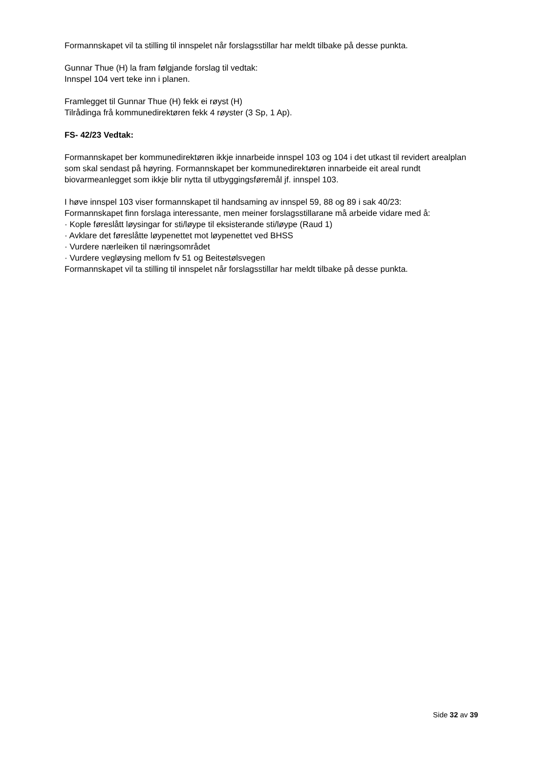Formannskapet vil ta stilling til innspelet når forslagsstillar har meldt tilbake på desse punkta.
Gunnar Thue (H) la fram følgjande forslag til vedtak:
Innspel 104 vert teke inn i planen.
Framlegget til Gunnar Thue (H) fekk ei røyst (H)
Tilrådinga frå kommunedirektøren fekk 4 røyster (3 Sp, 1 Ap).
FS- 42/23 Vedtak:
Formannskapet ber kommunedirektøren ikkje innarbeide innspel 103 og 104 i det utkast til revidert arealplan som skal sendast på høyring. Formannskapet ber kommunedirektøren innarbeide eit areal rundt biovarmeanlegget som ikkje blir nytta til utbyggingsføremål jf. innspel 103.
I høve innspel 103 viser formannskapet til handsaming av innspel 59, 88 og 89 i sak 40/23:
Formannskapet finn forslaga interessante, men meiner forslagsstillarane må arbeide vidare med å:
· Kople føreslått løysingar for sti/løype til eksisterande sti/løype (Raud 1)
· Avklare det føreslåtte løypenettet mot løypenettet ved BHSS
· Vurdere nærleiken til næringsområdet
· Vurdere vegløysing mellom fv 51 og Beitestølsvegen
Formannskapet vil ta stilling til innspelet når forslagsstillar har meldt tilbake på desse punkta.
Side 32 av 39